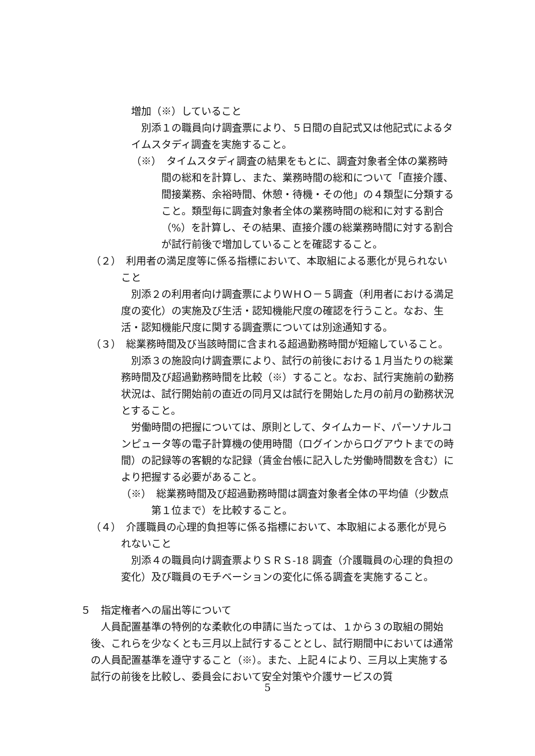増加（※）していること
別添１の職員向け調査票により、５日間の自記式又は他記式によるタイムスタディ調査を実施すること。
（※）　タイムスタディ調査の結果をもとに、調査対象者全体の業務時間の総和を計算し、また、業務時間の総和について「直接介護、間接業務、余裕時間、休憩・待機・その他」の４類型に分類すること。類型毎に調査対象者全体の業務時間の総和に対する割合（%）を計算し、その結果、直接介護の総業務時間に対する割合が試行前後で増加していることを確認すること。
（２）　利用者の満足度等に係る指標において、本取組による悪化が見られないこと
別添２の利用者向け調査票によりＷＨＯ－５調査（利用者における満足度の変化）の実施及び生活・認知機能尺度の確認を行うこと。なお、生活・認知機能尺度に関する調査票については別途通知する。
（３）　総業務時間及び当該時間に含まれる超過勤務時間が短縮していること。
別添３の施設向け調査票により、試行の前後における１月当たりの総業務時間及び超過勤務時間を比較（※）すること。なお、試行実施前の勤務状況は、試行開始前の直近の同月又は試行を開始した月の前月の勤務状況とすること。
労働時間の把握については、原則として、タイムカード、パーソナルコンピュータ等の電子計算機の使用時間（ログインからログアウトまでの時間）の記録等の客観的な記録（賃金台帳に記入した労働時間数を含む）により把握する必要があること。
（※）　総業務時間及び超過勤務時間は調査対象者全体の平均値（少数点第１位まで）を比較すること。
（４）　介護職員の心理的負担等に係る指標において、本取組による悪化が見られないこと
別添４の職員向け調査票よりＳＲＳ-18 調査（介護職員の心理的負担の変化）及び職員のモチベーションの変化に係る調査を実施すること。
５　指定権者への届出等について
人員配置基準の特例的な柔軟化の申請に当たっては、１から３の取組の開始後、これらを少なくとも三月以上試行することとし、試行期間中においては通常の人員配置基準を遵守すること（※）。また、上記４により、三月以上実施する試行の前後を比較し、委員会において安全対策や介護サービスの質
5